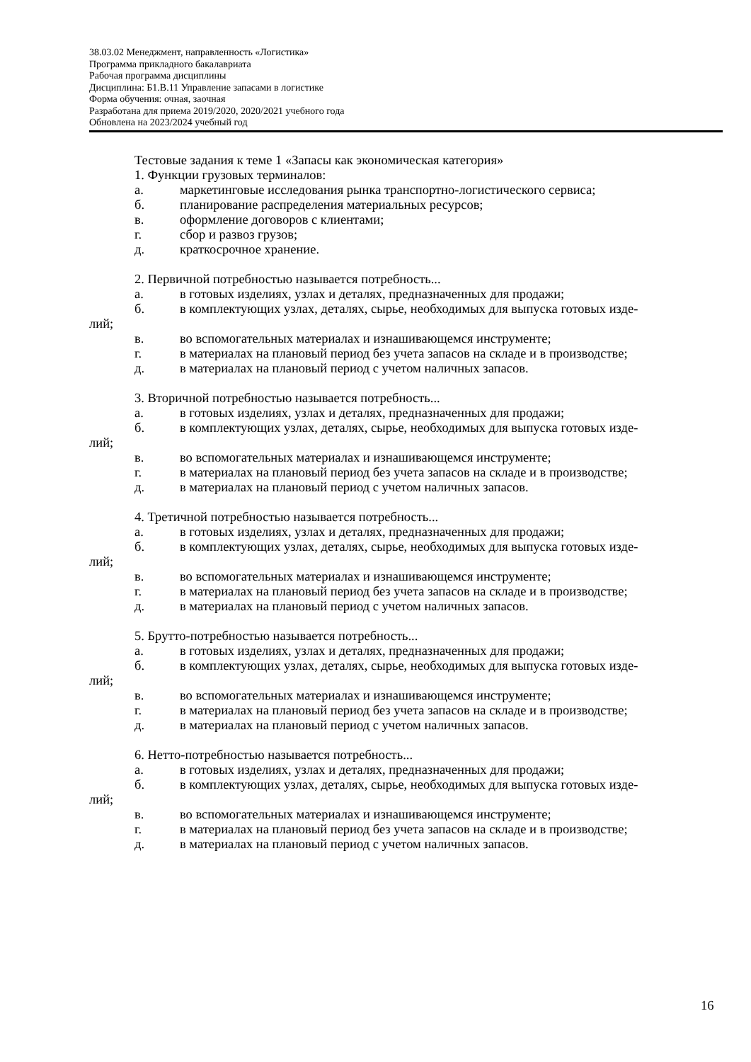38.03.02 Менеджмент, направленность «Логистика»
Программа прикладного бакалавриата
Рабочая программа дисциплины
Дисциплина: Б1.В.11 Управление запасами в логистике
Форма обучения: очная, заочная
Разработана для приема 2019/2020, 2020/2021 учебного года
Обновлена на 2023/2024 учебный год
Тестовые задания к теме 1 «Запасы как экономическая категория»
1. Функции грузовых терминалов:
а. маркетинговые исследования рынка транспортно-логистического сервиса;
б. планирование распределения материальных ресурсов;
в. оформление договоров с клиентами;
г. сбор и развоз грузов;
д. краткосрочное хранение.
2. Первичной потребностью называется потребность...
а. в готовых изделиях, узлах и деталях, предназначенных для продажи;
б. в комплектующих узлах, деталях, сырье, необходимых для выпуска готовых изде-
лий;
в. во вспомогательных материалах и изнашивающемся инструменте;
г. в материалах на плановый период без учета запасов на складе и в производстве;
д. в материалах на плановый период с учетом наличных запасов.
3. Вторичной потребностью называется потребность...
а. в готовых изделиях, узлах и деталях, предназначенных для продажи;
б. в комплектующих узлах, деталях, сырье, необходимых для выпуска готовых изде-
лий;
в. во вспомогательных материалах и изнашивающемся инструменте;
г. в материалах на плановый период без учета запасов на складе и в производстве;
д. в материалах на плановый период с учетом наличных запасов.
4. Третичной потребностью называется потребность...
а. в готовых изделиях, узлах и деталях, предназначенных для продажи;
б. в комплектующих узлах, деталях, сырье, необходимых для выпуска готовых изде-
лий;
в. во вспомогательных материалах и изнашивающемся инструменте;
г. в материалах на плановый период без учета запасов на складе и в производстве;
д. в материалах на плановый период с учетом наличных запасов.
5. Брутто-потребностью называется потребность...
а. в готовых изделиях, узлах и деталях, предназначенных для продажи;
б. в комплектующих узлах, деталях, сырье, необходимых для выпуска готовых изде-
лий;
в. во вспомогательных материалах и изнашивающемся инструменте;
г. в материалах на плановый период без учета запасов на складе и в производстве;
д. в материалах на плановый период с учетом наличных запасов.
6. Нетто-потребностью называется потребность...
а. в готовых изделиях, узлах и деталях, предназначенных для продажи;
б. в комплектующих узлах, деталях, сырье, необходимых для выпуска готовых изде-
лий;
в. во вспомогательных материалах и изнашивающемся инструменте;
г. в материалах на плановый период без учета запасов на складе и в производстве;
д. в материалах на плановый период с учетом наличных запасов.
16